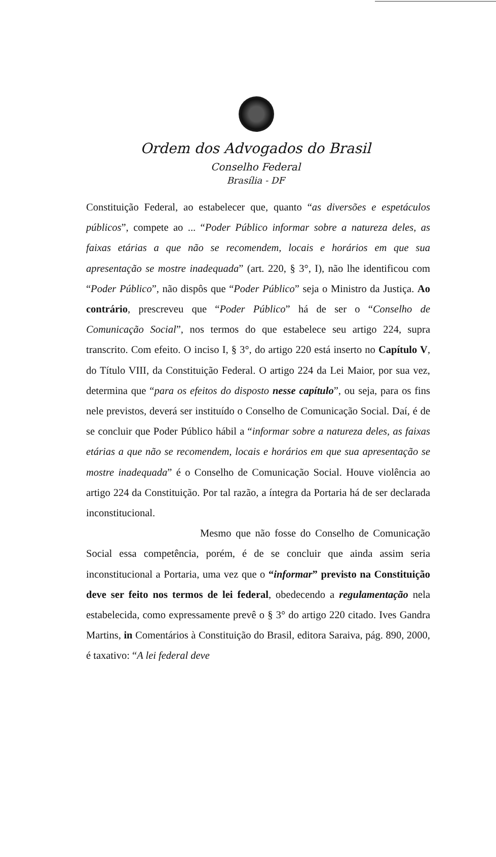Ordem dos Advogados do Brasil
Conselho Federal
Brasília - DF
Constituição Federal, ao estabelecer que, quanto “as diversões e espetáculos públicos”, compete ao ... “Poder Público informar sobre a natureza deles, as faixas etárias a que não se recomendem, locais e horários em que sua apresentação se mostre inadequada” (art. 220, § 3°, I), não lhe identificou com “Poder Público”, não dispôs que “Poder Público” seja o Ministro da Justiça. Ao contrário, prescreveu que “Poder Público” há de ser o “Conselho de Comunicação Social”, nos termos do que estabelece seu artigo 224, supra transcrito. Com efeito. O inciso I, § 3°, do artigo 220 está inserto no Capítulo V, do Título VIII, da Constituição Federal. O artigo 224 da Lei Maior, por sua vez, determina que “para os efeitos do disposto nesse capítulo”, ou seja, para os fins nele previstos, deverá ser instituído o Conselho de Comunicação Social. Daí, é de se concluir que Poder Público hábil a “informar sobre a natureza deles, as faixas etárias a que não se recomendem, locais e horários em que sua apresentação se mostre inadequada” é o Conselho de Comunicação Social. Houve violência ao artigo 224 da Constituição. Por tal razão, a íntegra da Portaria há de ser declarada inconstitucional.
Mesmo que não fosse do Conselho de Comunicação Social essa competência, porém, é de se concluir que ainda assim seria inconstitucional a Portaria, uma vez que o “informar” previsto na Constituição deve ser feito nos termos de lei federal, obedecendo a regulamentação nela estabelecida, como expressamente prevê o § 3° do artigo 220 citado. Ives Gandra Martins, in Comentários à Constituição do Brasil, editora Saraiva, pág. 890, 2000, é taxativo: “A lei federal deve